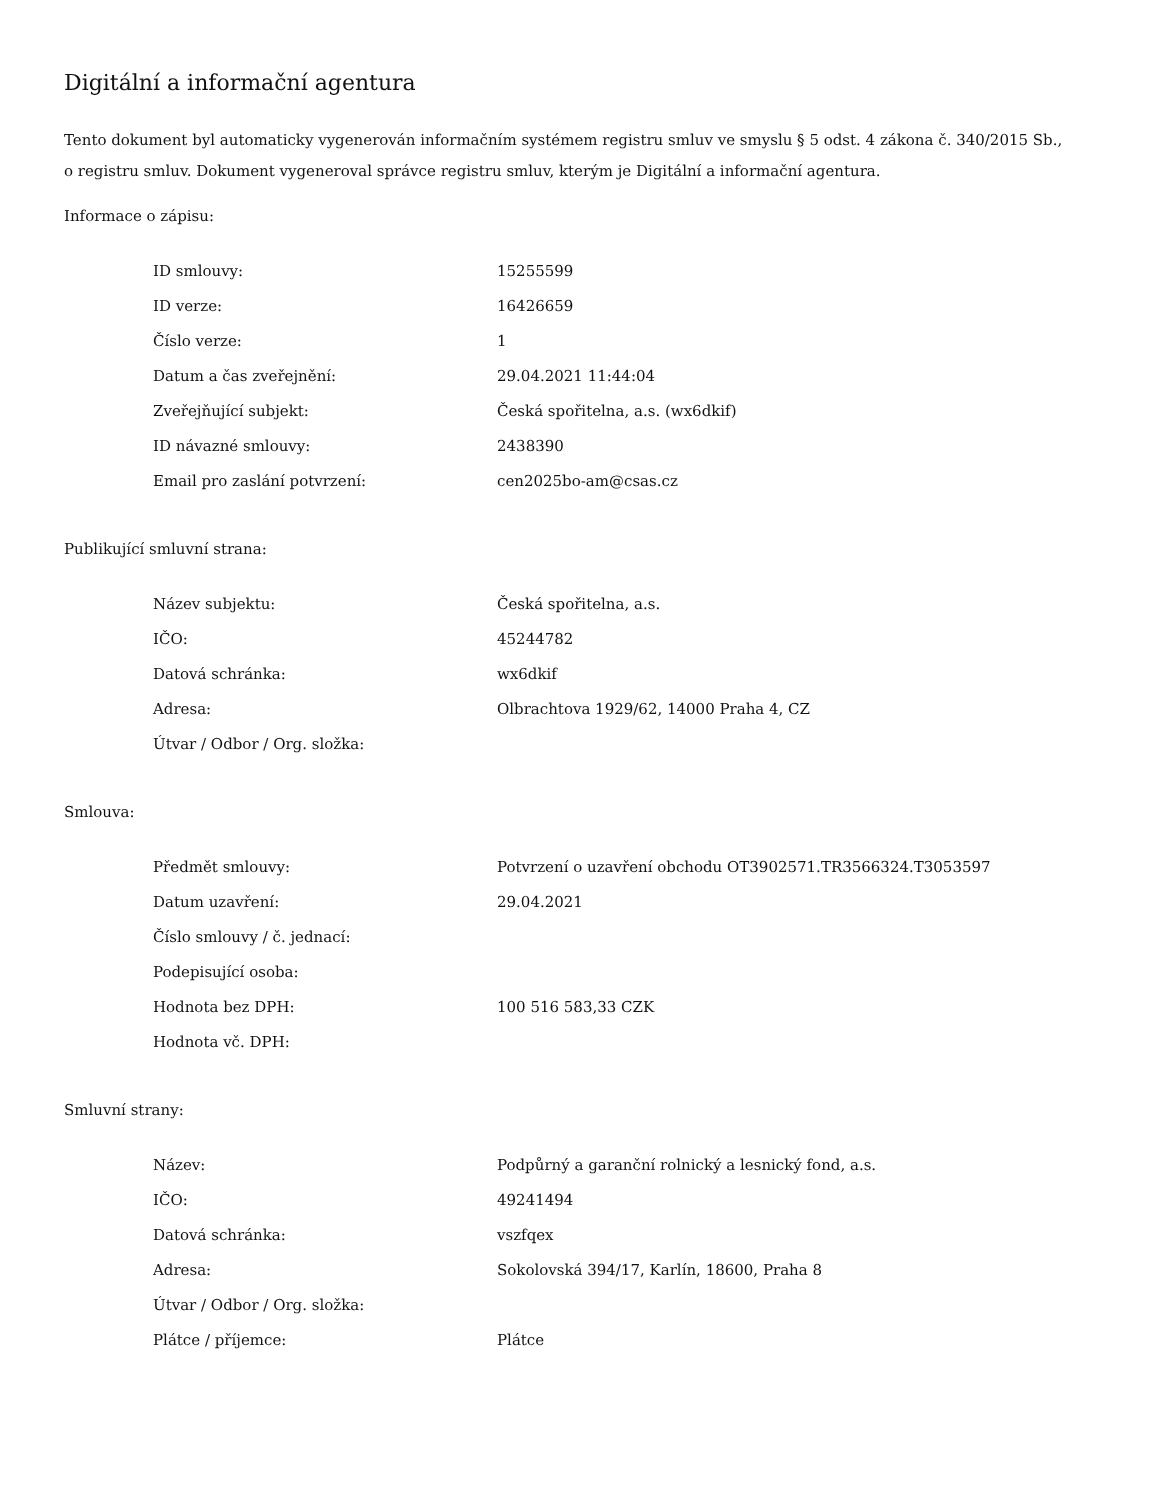Digitální a informační agentura
Tento dokument byl automaticky vygenerován informačním systémem registru smluv ve smyslu § 5 odst. 4 zákona č. 340/2015 Sb., o registru smluv. Dokument vygeneroval správce registru smluv, kterým je Digitální a informační agentura.
Informace o zápisu:
| ID smlouvy: | 15255599 |
| ID verze: | 16426659 |
| Číslo verze: | 1 |
| Datum a čas zveřejnění: | 29.04.2021 11:44:04 |
| Zveřejňující subjekt: | Česká spořitelna, a.s. (wx6dkif) |
| ID návazné smlouvy: | 2438390 |
| Email pro zaslání potvrzení: | cen2025bo-am@csas.cz |
Publikující smluvní strana:
| Název subjektu: | Česká spořitelna, a.s. |
| IČO: | 45244782 |
| Datová schránka: | wx6dkif |
| Adresa: | Olbrachtova 1929/62, 14000 Praha 4, CZ |
| Útvar / Odbor / Org. složka: | |
Smlouva:
| Předmět smlouvy: | Potvrzení o uzavření obchodu OT3902571.TR3566324.T3053597 |
| Datum uzavření: | 29.04.2021 |
| Číslo smlouvy / č. jednací: | |
| Podepisující osoba: | |
| Hodnota bez DPH: | 100 516 583,33 CZK |
| Hodnota vč. DPH: | |
Smluvní strany:
| Název: | Podpůrný a garanční rolnický a lesnický fond, a.s. |
| IČO: | 49241494 |
| Datová schránka: | vszfqex |
| Adresa: | Sokolovská 394/17, Karlín, 18600, Praha 8 |
| Útvar / Odbor / Org. složka: | |
| Plátce / příjemce: | Plátce |